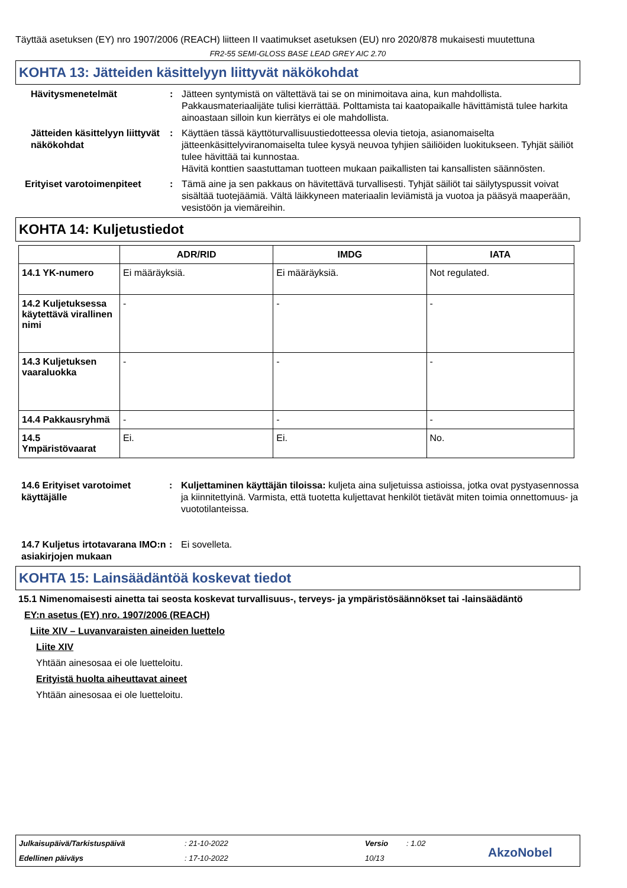Täyttää asetuksen (EY) nro 1907/2006 (REACH) liitteen II vaatimukset asetuksen (EU) nro 2020/878 mukaisesti muutettuna
FR2-55 SEMI-GLOSS BASE LEAD GREY AIC 2.70
KOHTA 13: Jätteiden käsittelyyn liittyvät näkökohdat
Hävitysmenetelmät : Jätteen syntymistä on vältettävä tai se on minimoitava aina, kun mahdollista. Pakkausmateriaalijäte tulisi kierrättää. Polttamista tai kaatopaikalle hävittämistä tulee harkita ainoastaan silloin kun kierrätys ei ole mahdollista.
Jätteiden käsittelyyn liittyvät näkökohdat
: Käyttäen tässä käyttöturvallisuustiedotteessa olevia tietoja, asianomaiselta jätteenkäsittelyviranomaiselta tulee kysyä neuvoa tyhjien säiliöiden luokitukseen. Tyhjät säiliöt tulee hävittää tai kunnostaa.
Hävitä konttien saastuttaman tuotteen mukaan paikallisten tai kansallisten säännösten.
Erityiset varotoimenpiteet
: Tämä aine ja sen pakkaus on hävitettävä turvallisesti. Tyhjät säiliöt tai säilytyspussit voivat sisältää tuotejäämiä. Vältä läikkyneen materiaalin leviämistä ja vuotoa ja pääsyä maaperään, vesistöön ja viemäreihin.
KOHTA 14: Kuljetustiedot
| | ADR/RID | IMDG | IATA |
| --- | --- | --- | --- |
| 14.1 YK-numero | Ei määräyksiä. | Ei määräyksiä. | Not regulated. |
| 14.2 Kuljetuksessa käytettävä virallinen nimi | - | - | - |
| 14.3 Kuljetuksen vaaraluokka | - | - | - |
| 14.4 Pakkausryhmä | - | - | - |
| 14.5 Ympäristövaarat | Ei. | Ei. | No. |
14.6 Erityiset varotoimet käyttäjälle
: Kuljettaminen käyttäjän tiloissa: kuljeta aina suljetuissa astioissa, jotka ovat pystyasennossa ja kiinnitettyinä. Varmista, että tuotetta kuljettavat henkilöt tietävät miten toimia onnettomuus- ja vuototilanteissa.
14.7 Kuljetus irtotavarana IMO:n asiakirjojen mukaan
: Ei sovelleta.
KOHTA 15: Lainsäädäntöä koskevat tiedot
15.1 Nimenomaisesti ainetta tai seosta koskevat turvallisuus-, terveys- ja ympäristösäännökset tai -lainsäädäntö
EY:n asetus (EY) nro. 1907/2006 (REACH)
Liite XIV – Luvanvaraisten aineiden luettelo
Liite XIV
Yhtään ainesosaa ei ole luetteloitu.
Erityistä huolta aiheuttavat aineet
Yhtään ainesosaa ei ole luetteloitu.
Julkaisupäivä/Tarkistuspäivä: 21-10-2022 Versio: 1.02 Edellinen päiväys: 17-10-2022 10/13 AkzoNobel